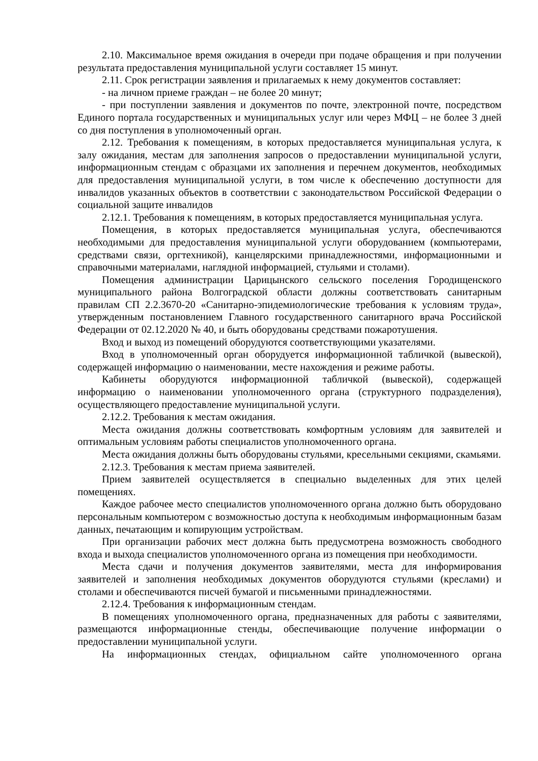2.10. Максимальное время ожидания в очереди при подаче обращения и при получении результата предоставления муниципальной услуги составляет 15 минут.
2.11. Срок регистрации заявления и прилагаемых к нему документов составляет:
- на личном приеме граждан – не более 20 минут;
- при поступлении заявления и документов по почте, электронной почте, посредством Единого портала государственных и муниципальных услуг или через МФЦ – не более 3 дней со дня поступления в уполномоченный орган.
2.12. Требования к помещениям, в которых предоставляется муниципальная услуга, к залу ожидания, местам для заполнения запросов о предоставлении муниципальной услуги, информационным стендам с образцами их заполнения и перечнем документов, необходимых для предоставления муниципальной услуги, в том числе к обеспечению доступности для инвалидов указанных объектов в соответствии с законодательством Российской Федерации о социальной защите инвалидов
2.12.1. Требования к помещениям, в которых предоставляется муниципальная услуга.
Помещения, в которых предоставляется муниципальная услуга, обеспечиваются необходимыми для предоставления муниципальной услуги оборудованием (компьютерами, средствами связи, оргтехникой), канцелярскими принадлежностями, информационными и справочными материалами, наглядной информацией, стульями и столами).
Помещения администрации Царицынского сельского поселения Городищенского муниципального района Волгоградской области должны соответствовать санитарным правилам СП 2.2.3670-20 «Санитарно-эпидемиологические требования к условиям труда», утвержденным постановлением Главного государственного санитарного врача Российской Федерации от 02.12.2020 № 40, и быть оборудованы средствами пожаротушения.
Вход и выход из помещений оборудуются соответствующими указателями.
Вход в уполномоченный орган оборудуется информационной табличкой (вывеской), содержащей информацию о наименовании, месте нахождения и режиме работы.
Кабинеты оборудуются информационной табличкой (вывеской), содержащей информацию о наименовании уполномоченного органа (структурного подразделения), осуществляющего предоставление муниципальной услуги.
2.12.2. Требования к местам ожидания.
Места ожидания должны соответствовать комфортным условиям для заявителей и оптимальным условиям работы специалистов уполномоченного органа.
Места ожидания должны быть оборудованы стульями, кресельными секциями, скамьями.
2.12.3. Требования к местам приема заявителей.
Прием заявителей осуществляется в специально выделенных для этих целей помещениях.
Каждое рабочее место специалистов уполномоченного органа должно быть оборудовано персональным компьютером с возможностью доступа к необходимым информационным базам данных, печатающим и копирующим устройствам.
При организации рабочих мест должна быть предусмотрена возможность свободного входа и выхода специалистов уполномоченного органа из помещения при необходимости.
Места сдачи и получения документов заявителями, места для информирования заявителей и заполнения необходимых документов оборудуются стульями (креслами) и столами и обеспечиваются писчей бумагой и письменными принадлежностями.
2.12.4. Требования к информационным стендам.
В помещениях уполномоченного органа, предназначенных для работы с заявителями, размещаются информационные стенды, обеспечивающие получение информации о предоставлении муниципальной услуги.
На информационных стендах, официальном сайте уполномоченного органа